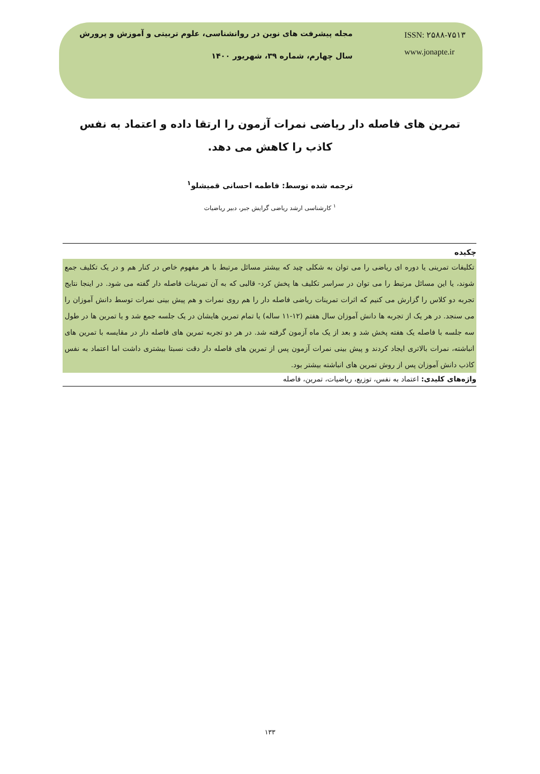مجله پیشرفت های نوین در روانشناسی، علوم تربیتی و آموزش و پرورش
سال چهارم، شماره ۳۹، شهریور ۱۴۰۰
ISSN: ۲۵۸۸-۷۵۱۳
www.jonapte.ir
تمرین های فاصله دار ریاضی نمرات آزمون را ارتقا داده و اعتماد به نفس کاذب را کاهش می دهد.
ترجمه شده توسط: فاطمه احسانی قمیشلو<sup>۱</sup>
<sup>۱</sup> کارشناسی ارشد ریاضی گرایش جبر، دبیر ریاضیات
چکیده
تکلیفات تمرینی یا دوره ای ریاضی را می توان به شکلی چید که بیشتر مسائل مرتبط با هر مفهوم خاص در کنار هم و در یک تکلیف جمع شوند، یا این مسائل مرتبط را می توان در سراسر تکلیف ها پخش کرد- قالبی که به آن تمرینات فاصله دار گفته می شود. در اینجا نتایج تجربه دو کلاس را گزارش می کنیم که اثرات تمرینات ریاضی فاصله دار را هم روی نمرات و هم پیش بینی نمرات توسط دانش آموزان را می سنجد. در هر یک از تجربه ها دانش آموزان سال هفتم (۱۲-۱۱ ساله) یا تمام تمرین هایشان در یک جلسه جمع شد و یا تمرین ها در طول سه جلسه با فاصله یک هفته پخش شد و بعد از یک ماه آزمون گرفته شد. در هر دو تجربه تمرین های فاصله دار در مقایسه با تمرین های انباشته، نمرات بالاتری ایجاد کردند و پیش بینی نمرات آزمون پس از تمرین های فاصله دار دقت نسبتا بیشتری داشت اما اعتماد به نفس کاذب دانش آموزان پس از روش تمرین های انباشته بیشتر بود.
واژه‌های کلیدی: اعتماد به نفس، توزیع، ریاضیات، تمرین، فاصله
۱۳۳